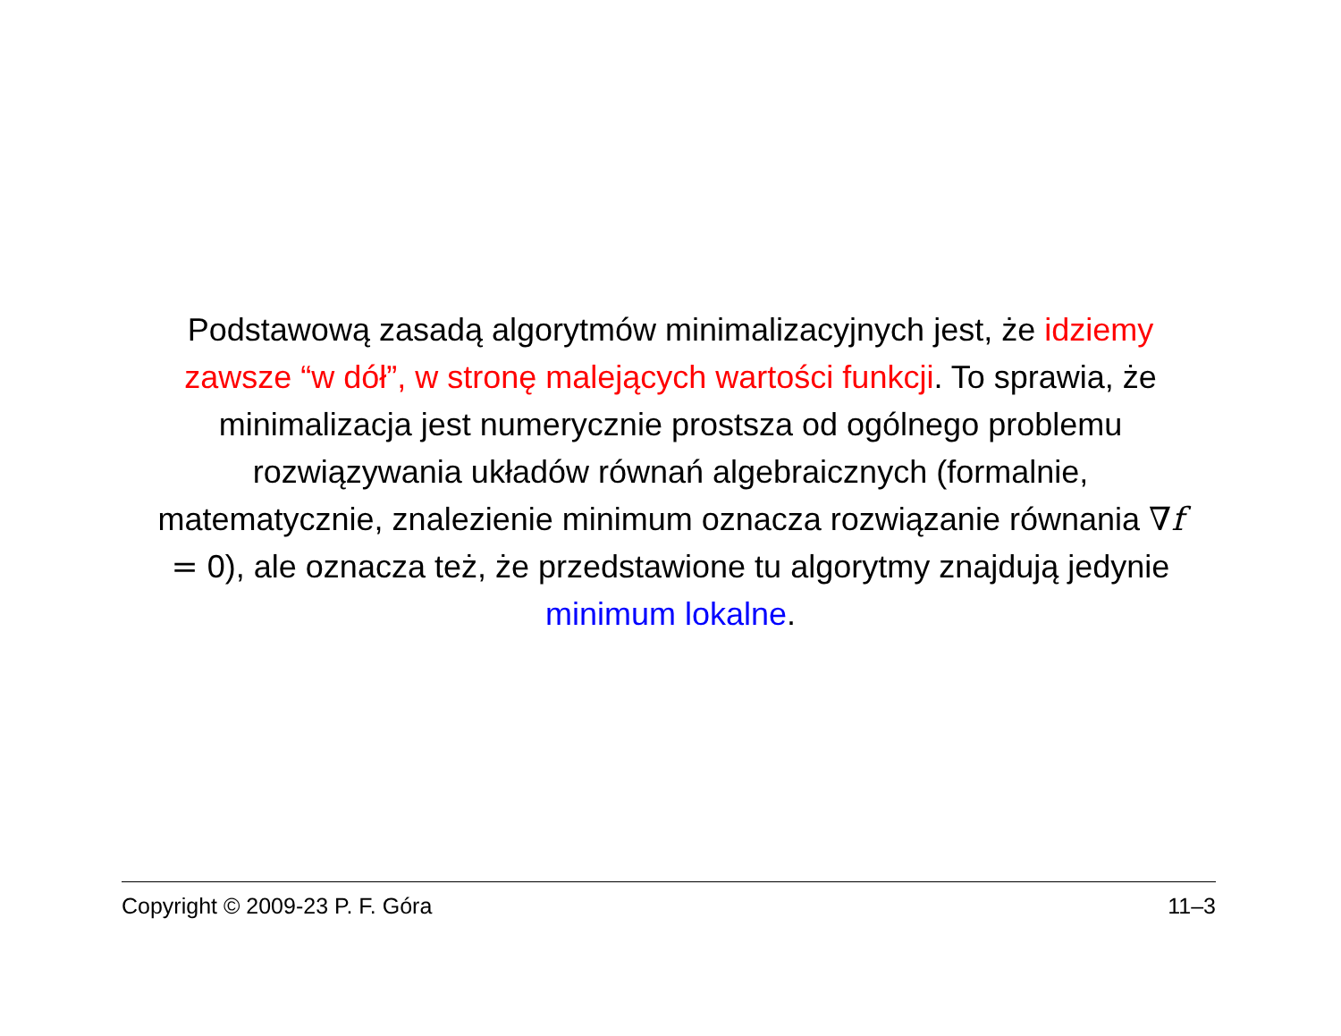Podstawową zasadą algorytmów minimalizacyjnych jest, że idziemy zawsze “w dół”, w stronę malejących wartości funkcji. To sprawia, że minimalizacja jest numerycznie prostsza od ogólnego problemu rozwiązywania układów równań algebraicznych (formalnie, matematycznie, znalezienie minimum oznacza rozwiązanie równania ∇f = 0), ale oznacza też, że przedstawione tu algorytmy znajdują jedynie minimum lokalne.
Copyright © 2009-23 P. F. Góra 11–3